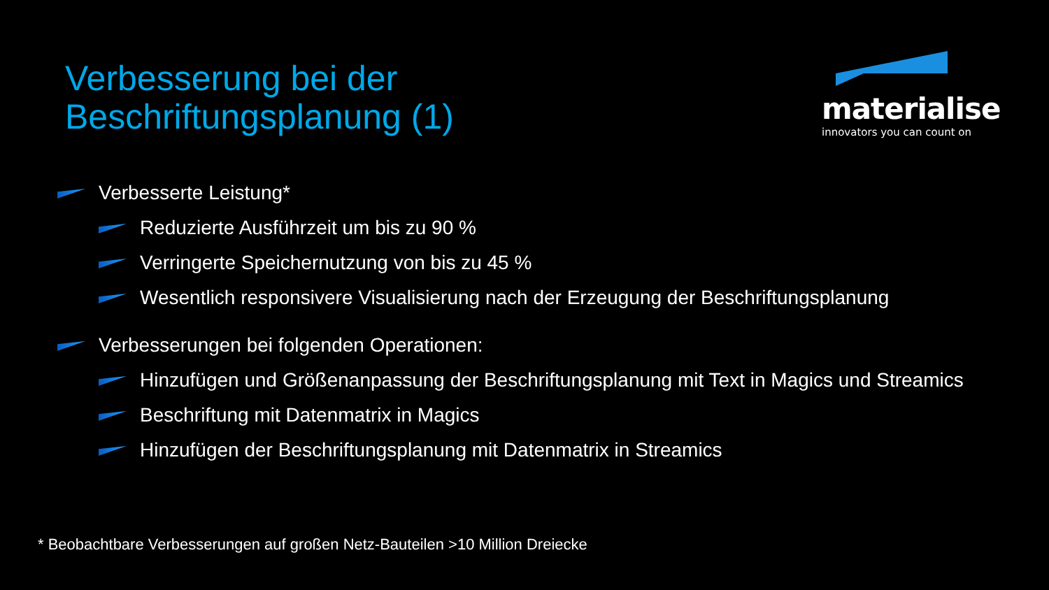Verbesserung bei der
Beschriftungsplanung (1)
materialise
innovators you can count on
Verbesserte Leistung*
Reduzierte Ausführzeit um bis zu 90 %
Verringerte Speichernutzung von bis zu 45 %
Wesentlich responsivere Visualisierung nach der Erzeugung der Beschriftungsplanung
Verbesserungen bei folgenden Operationen:
Hinzufügen und Größenanpassung der Beschriftungsplanung mit Text in Magics und Streamics
Beschriftung mit Datenmatrix in Magics
Hinzufügen der Beschriftungsplanung mit Datenmatrix in Streamics
* Beobachtbare Verbesserungen auf großen Netz-Bauteilen >10 Million Dreiecke